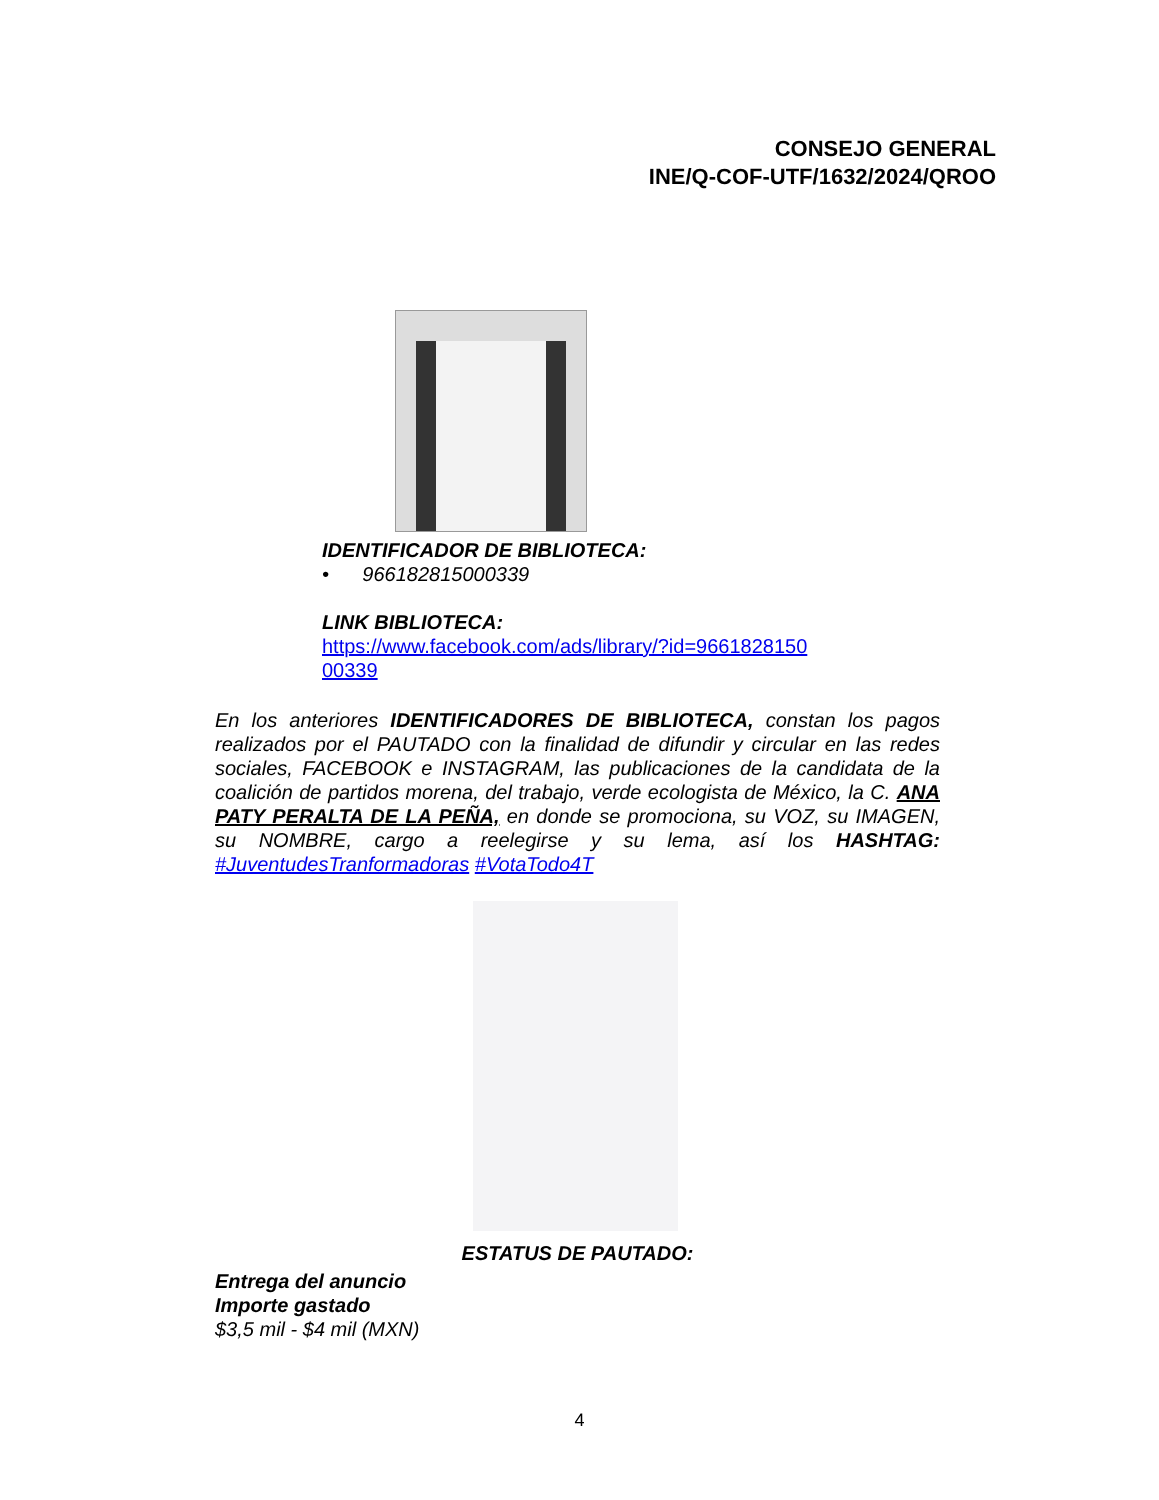CONSEJO GENERAL
INE/Q-COF-UTF/1632/2024/QROO
IDENTIFICADOR DE BIBLIOTECA:
• 966182815000339
LINK BIBLIOTECA:
https://www.facebook.com/ads/library/?id=9661828150
00339
En los anteriores IDENTIFICADORES DE BIBLIOTECA, constan los pagos realizados por el PAUTADO con la finalidad de difundir y circular en las redes sociales, FACEBOOK e INSTAGRAM, las publicaciones de la candidata de la coalición de partidos morena, del trabajo, verde ecologista de México, la C. ANA PATY PERALTA DE LA PEÑA, en donde se promociona, su VOZ, su IMAGEN, su NOMBRE, cargo a reelegirse y su lema, así los HASHTAG: #JuventudesTranformadoras #VotaTodo4T
ESTATUS DE PAUTADO:
Entrega del anuncio
Importe gastado
$3,5 mil - $4 mil (MXN)
4